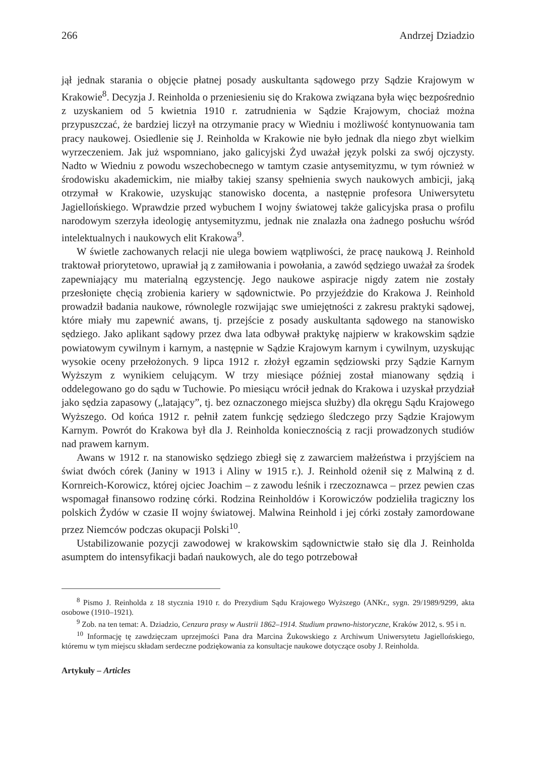266 Andrzej Dziadzio
jął jednak starania o objęcie płatnej posady auskultanta sądowego przy Sądzie Krajowym w Krakowie<sup>8</sup>. Decyzja J. Reinholda o przeniesieniu się do Krakowa związana była więc bezpośrednio z uzyskaniem od 5 kwietnia 1910 r. zatrudnienia w Sądzie Krajowym, chociaż można przypuszczać, że bardziej liczył na otrzymanie pracy w Wiedniu i możliwość kontynuowania tam pracy naukowej. Osiedlenie się J. Reinholda w Krakowie nie było jednak dla niego zbyt wielkim wyrzeczeniem. Jak już wspomniano, jako galicyjski Żyd uważał język polski za swój ojczysty. Nadto w Wiedniu z powodu wszechobecnego w tamtym czasie antysemityzmu, w tym również w środowisku akademickim, nie miałby takiej szansy spełnienia swych naukowych ambicji, jaką otrzymał w Krakowie, uzyskując stanowisko docenta, a następnie profesora Uniwersytetu Jagiellońskiego. Wprawdzie przed wybuchem I wojny światowej także galicyjska prasa o profilu narodowym szerzyła ideologię antysemityzmu, jednak nie znalazła ona żadnego posłuchu wśród intelektualnych i naukowych elit Krakowa<sup>9</sup>.
W świetle zachowanych relacji nie ulega bowiem wątpliwości, że pracę naukową J. Reinhold traktował priorytetowo, uprawiał ją z zamiłowania i powołania, a zawód sędziego uważał za środek zapewniający mu materialną egzystencję. Jego naukowe aspiracje nigdy zatem nie zostały przesłonięte chęcią zrobienia kariery w sądownictwie. Po przyjeździe do Krakowa J. Reinhold prowadził badania naukowe, równolegle rozwijając swe umiejętności z zakresu praktyki sądowej, które miały mu zapewnić awans, tj. przejście z posady auskultanta sądowego na stanowisko sędziego. Jako aplikant sądowy przez dwa lata odbywał praktykę najpierw w krakowskim sądzie powiatowym cywilnym i karnym, a następnie w Sądzie Krajowym karnym i cywilnym, uzyskując wysokie oceny przełożonych. 9 lipca 1912 r. złożył egzamin sędziowski przy Sądzie Karnym Wyższym z wynikiem celującym. W trzy miesiące później został mianowany sędzią i oddelegowano go do sądu w Tuchowie. Po miesiącu wrócił jednak do Krakowa i uzyskał przydział jako sędzia zapasowy („latający”, tj. bez oznaczonego miejsca służby) dla okręgu Sądu Krajowego Wyższego. Od końca 1912 r. pełnił zatem funkcję sędziego śledczego przy Sądzie Krajowym Karnym. Powrót do Krakowa był dla J. Reinholda koniecznością z racji prowadzonych studiów nad prawem karnym.
Awans w 1912 r. na stanowisko sędziego zbiegł się z zawarciem małżeństwa i przyjściem na świat dwóch córek (Janiny w 1913 i Aliny w 1915 r.). J. Reinhold ożenił się z Malwiną z d. Kornreich-Korowicz, której ojciec Joachim – z zawodu leśnik i rzeczoznawca – przez pewien czas wspomagał finansowo rodzinę córki. Rodzina Reinholdów i Korowiczów podzieliła tragiczny los polskich Żydów w czasie II wojny światowej. Malwina Reinhold i jej córki zostały zamordowane przez Niemców podczas okupacji Polski<sup>10</sup>.
Ustabilizowanie pozycji zawodowej w krakowskim sądownictwie stało się dla J. Reinholda asumptem do intensyfikacji badań naukowych, ale do tego potrzebował
<sup>8</sup> Pismo J. Reinholda z 18 stycznia 1910 r. do Prezydium Sądu Krajowego Wyższego (ANKr., sygn. 29/1989/9299, akta osobowe (1910–1921).
<sup>9</sup> Zob. na ten temat: A. Dziadzio, Cenzura prasy w Austrii 1862–1914. Studium prawno-historyczne, Kraków 2012, s. 95 i n.
<sup>10</sup> Informację tę zawdzięczam uprzejmości Pana dra Marcina Żukowskiego z Archiwum Uniwersytetu Jagiellońskiego, któremu w tym miejscu składam serdeczne podziękowania za konsultacje naukowe dotyczące osoby J. Reinholda.
Artykuły – Articles